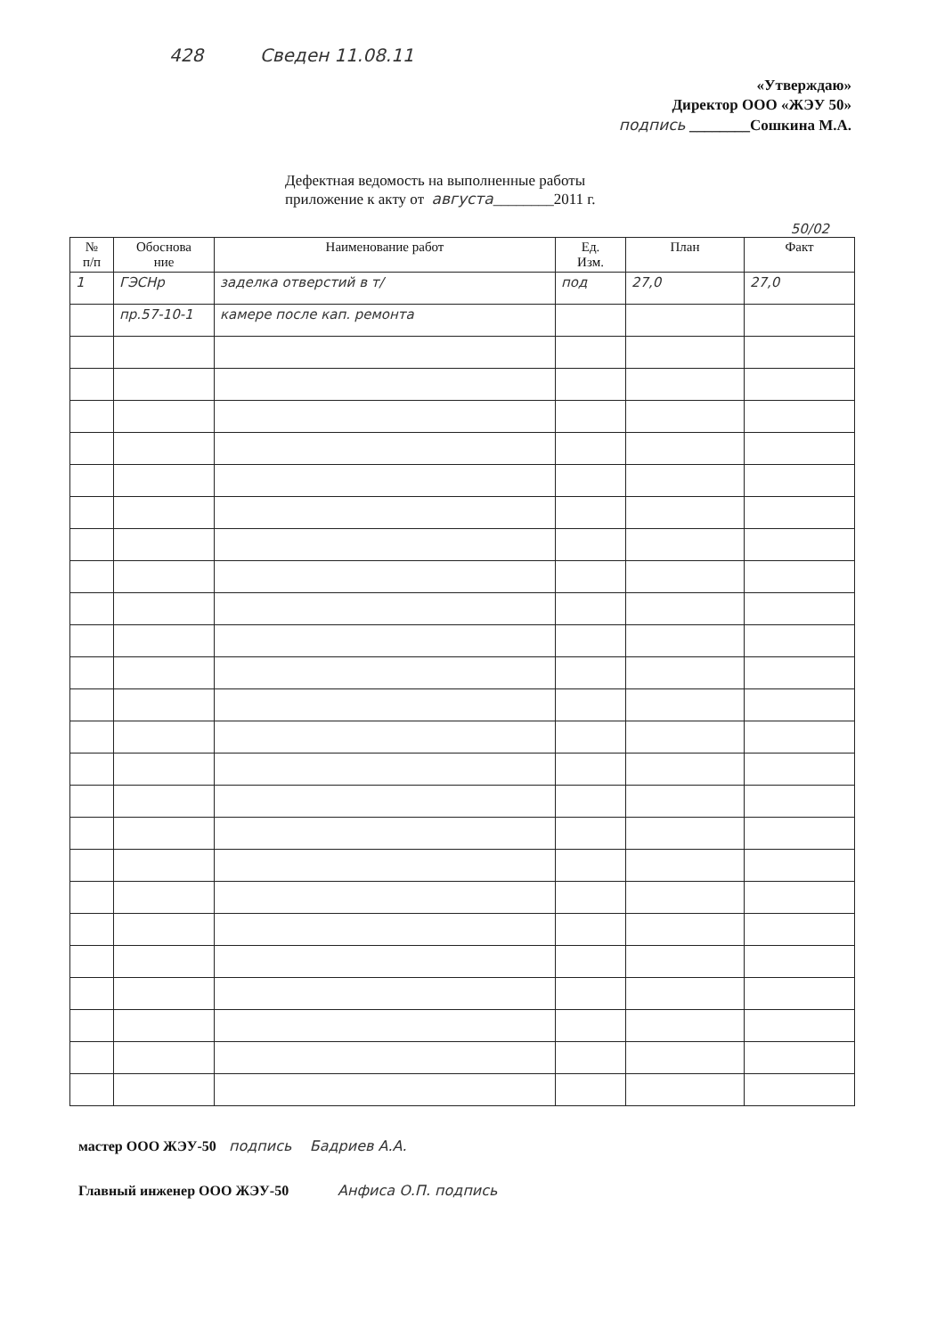428 Сведен 11.08.11
«Утверждаю»
Директор ООО «ЖЭУ 50»
подпись ________Сошкина М.А.
Дефектная ведомость на выполненные работы
приложение к акту от августа________2011 г.
50/02
| № п/п | Обоснова ние | Наименование работ | Ед. Изм. | План | Факт |
| --- | --- | --- | --- | --- | --- |
| 1 | ГЭСНр | заделка отверстий в т/ | под | 27,0 | 27,0 |
| | пр.57-10-1 | камере после кап. ремонта | | | |
мастер ООО ЖЭУ-50 подпись Бадриев А.А.
Главный инженер ООО ЖЭУ-50 Анфиса О.П. подпись